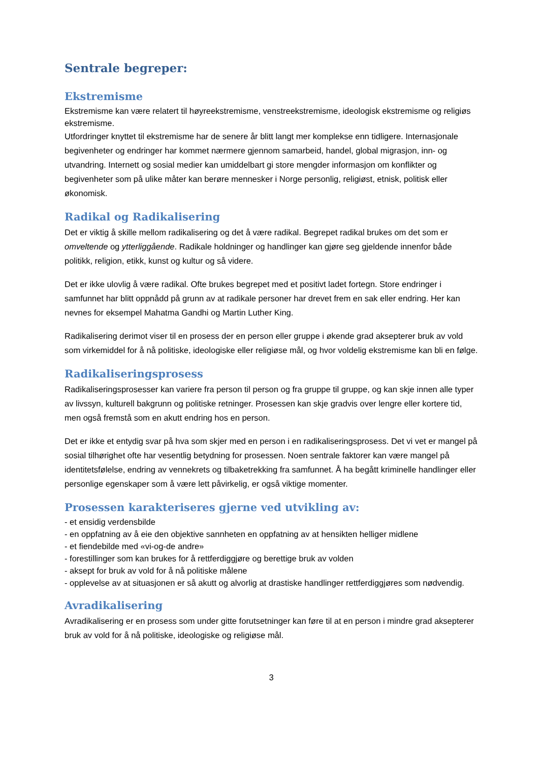Sentrale begreper:
Ekstremisme
Ekstremisme kan være relatert til høyreekstremisme, venstreekstremisme, ideologisk ekstremisme og religiøs ekstremisme.
Utfordringer knyttet til ekstremisme har de senere år blitt langt mer komplekse enn tidligere. Internasjonale begivenheter og endringer har kommet nærmere gjennom samarbeid, handel, global migrasjon, inn- og utvandring. Internett og sosial medier kan umiddelbart gi store mengder informasjon om konflikter og begivenheter som på ulike måter kan berøre mennesker i Norge personlig, religiøst, etnisk, politisk eller økonomisk.
Radikal og Radikalisering
Det er viktig å skille mellom radikalisering og det å være radikal. Begrepet radikal brukes om det som er omveltende og ytterliggående. Radikale holdninger og handlinger kan gjøre seg gjeldende innenfor både politikk, religion, etikk, kunst og kultur og så videre.
Det er ikke ulovlig å være radikal. Ofte brukes begrepet med et positivt ladet fortegn. Store endringer i samfunnet har blitt oppnådd på grunn av at radikale personer har drevet frem en sak eller endring. Her kan nevnes for eksempel Mahatma Gandhi og Martin Luther King.
Radikalisering derimot viser til en prosess der en person eller gruppe i økende grad aksepterer bruk av vold som virkemiddel for å nå politiske, ideologiske eller religiøse mål, og hvor voldelig ekstremisme kan bli en følge.
Radikaliseringsprosess
Radikaliseringsprosesser kan variere fra person til person og fra gruppe til gruppe, og kan skje innen alle typer av livssyn, kulturell bakgrunn og politiske retninger. Prosessen kan skje gradvis over lengre eller kortere tid, men også fremstå som en akutt endring hos en person.
Det er ikke et entydig svar på hva som skjer med en person i en radikaliseringsprosess. Det vi vet er mangel på sosial tilhørighet ofte har vesentlig betydning for prosessen. Noen sentrale faktorer kan være mangel på identitetsfølelse, endring av vennekrets og tilbaketrekking fra samfunnet. Å ha begått kriminelle handlinger eller personlige egenskaper som å være lett påvirkelig, er også viktige momenter.
Prosessen karakteriseres gjerne ved utvikling av:
- et ensidig verdensbilde
- en oppfatning av å eie den objektive sannheten en oppfatning av at hensikten helliger midlene
- et fiendebilde med «vi-og-de andre»
- forestillinger som kan brukes for å rettferdiggjøre og berettige bruk av volden
- aksept for bruk av vold for å nå politiske målene
- opplevelse av at situasjonen er så akutt og alvorlig at drastiske handlinger rettferdiggjøres som nødvendig.
Avradikalisering
Avradikalisering er en prosess som under gitte forutsetninger kan føre til at en person i mindre grad aksepterer bruk av vold for å nå politiske, ideologiske og religiøse mål.
3